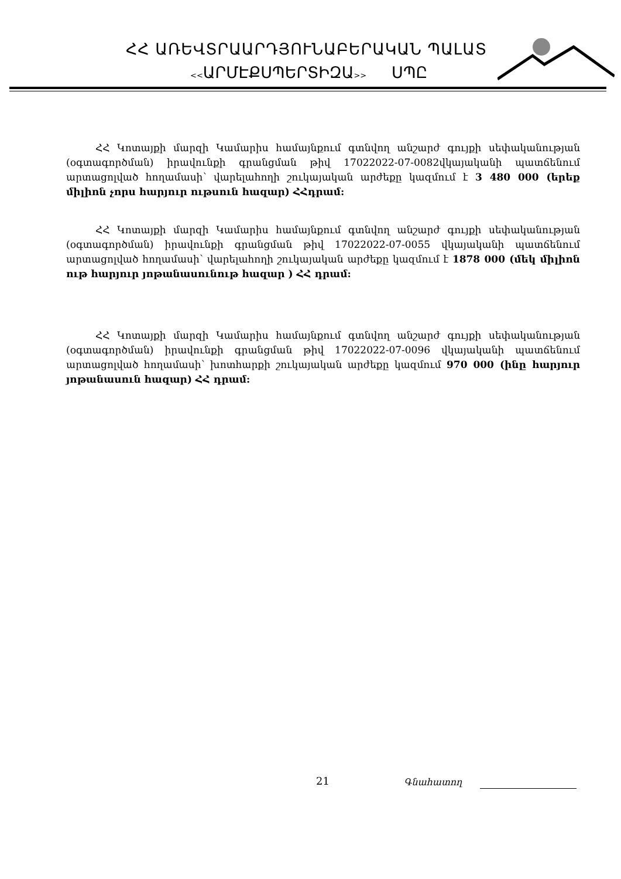ՀՀ ԱՌԵՎՏՐԱԱՐԴՅՈՒՆԱԲԵՐԱԿԱՆ ՊԱԼԱՏ
<<ԱՐՄԷՔՍՊԵՐՏԻԶԱ>> ՍՊԸ
ՀՀ Կոտայքի մարզի Կամարիս համայնքում գտնվող անշարժ գույքի սեփականության (օգտագործման) իրավունքի գրանցման թիվ 17022022-07-0082վկայականի պատճենում արտացոլված հողամասի՝ վարելահողի շուկայական արժեքը կազմում է 3 480 000 (երեք միլիոն չորս հարյուր ութսուն հազար) ՀՀդրամ:
ՀՀ Կոտայքի մարզի Կամարիս համայնքում գտնվող անշարժ գույքի սեփականության (օգտագործման) իրավունքի գրանցման թիվ 17022022-07-0055 վկայականի պատճենում արտացոլված հողամասի՝ վարելահողի շուկայական արժեքը կազմում է 1878 000 (մեկ միլիոն ութ հարյուր յոթանասունութ հազար ) ՀՀ դրամ:
ՀՀ Կոտայքի մարզի Կամարիս համայնքում գտնվող անշարժ գույքի սեփականության (օգտագործման) իրավունքի գրանցման թիվ 17022022-07-0096 վկայականի պատճենում արտացոլված հողամասի՝ խոտհարքի շուկայական արժեքը կազմում 970 000 (ինը հարյուր յոթանասուն հազար) ՀՀ դրամ:
21 Գնահատող